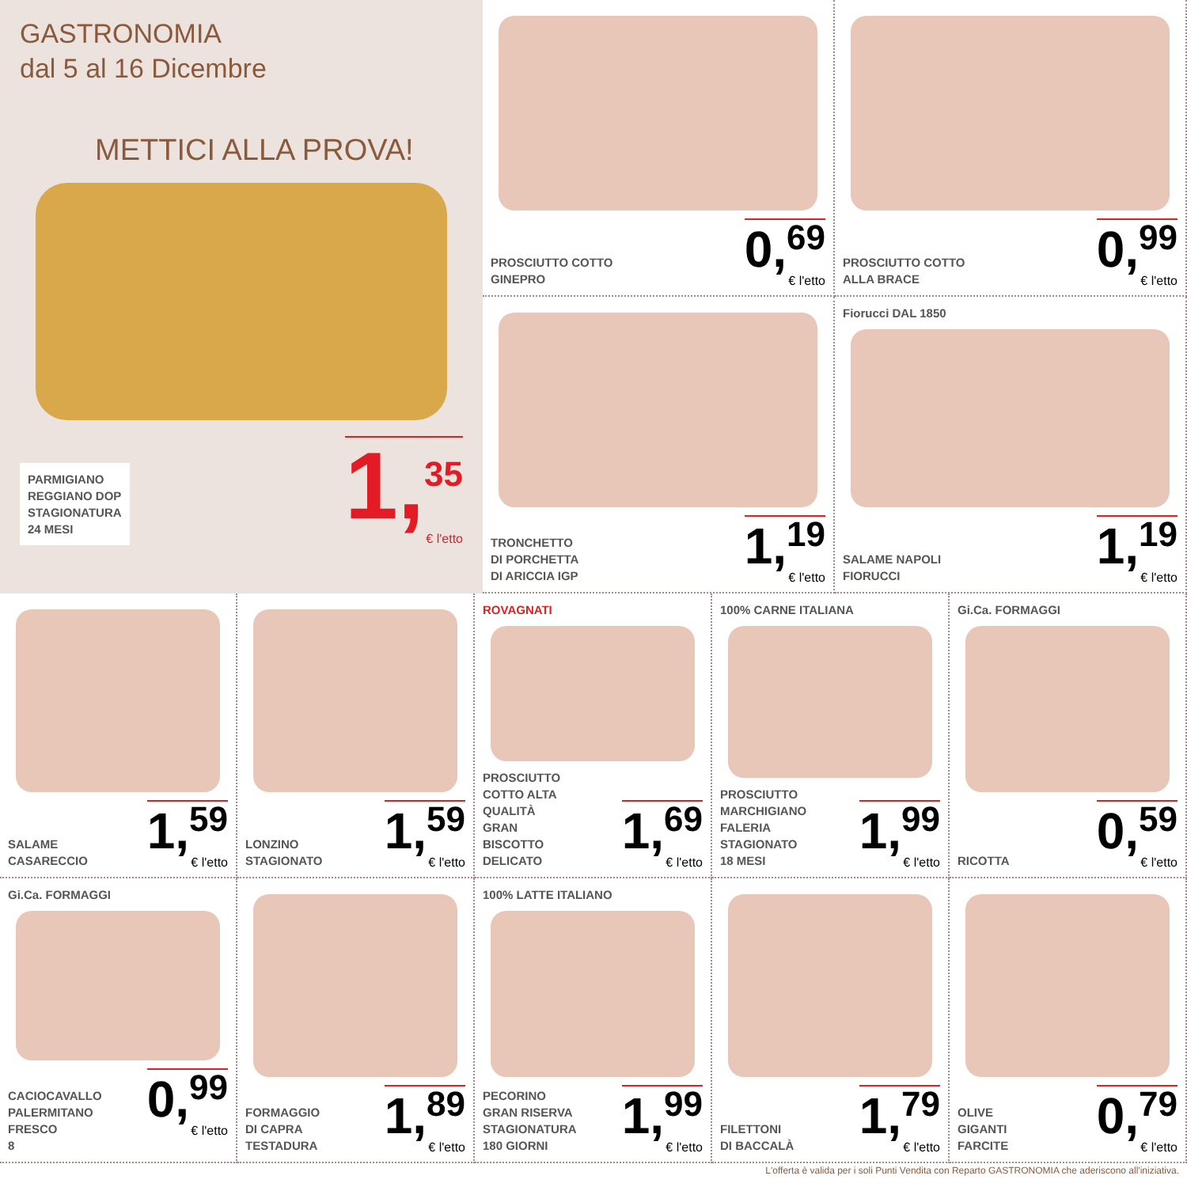GASTRONOMIA
dal 5 al 16 Dicembre
METTICI ALLA PROVA!
PARMIGIANO
REGGIANO DOP
STAGIONATURA
24 MESI
1,<sup>35</sup>
€ l'etto
PROSCIUTTO COTTO
GINEPRO
0,<sup>69</sup>
€ l'etto
PROSCIUTTO COTTO
ALLA BRACE
0,<sup>99</sup>
€ l'etto
TRONCHETTO
DI PORCHETTA
DI ARICCIA IGP
1,<sup>19</sup>
€ l'etto
Fiorucci DAL 1850
SALAME NAPOLI
FIORUCCI
1,<sup>19</sup>
€ l'etto
SALAME
CASARECCIO
1,<sup>59</sup>
€ l'etto
LONZINO
STAGIONATO
1,<sup>59</sup>
€ l'etto
ROVAGNATI
PROSCIUTTO
COTTO ALTA
QUALITÀ
GRAN
BISCOTTO
DELICATO
1,<sup>69</sup>
€ l'etto
100% CARNE ITALIANA
PROSCIUTTO
MARCHIGIANO
FALERIA
STAGIONATO
18 MESI
1,<sup>99</sup>
€ l'etto
Gi.Ca. FORMAGGI
RICOTTA
0,<sup>59</sup>
€ l'etto
Gi.Ca. FORMAGGI
CACIOCAVALLO
PALERMITANO
FRESCO
0,<sup>99</sup>
€ l'etto
8
FORMAGGIO
DI CAPRA
TESTADURA
1,<sup>89</sup>
€ l'etto
100% LATTE ITALIANO
PECORINO
GRAN RISERVA
STAGIONATURA
180 GIORNI
1,<sup>99</sup>
€ l'etto
FILETTONI
DI BACCALÀ
1,<sup>79</sup>
€ l'etto
OLIVE
GIGANTI
FARCITE
0,<sup>79</sup>
€ l'etto
L'offerta è valida per i soli Punti Vendita con Reparto GASTRONOMIA che aderiscono all'iniziativa.